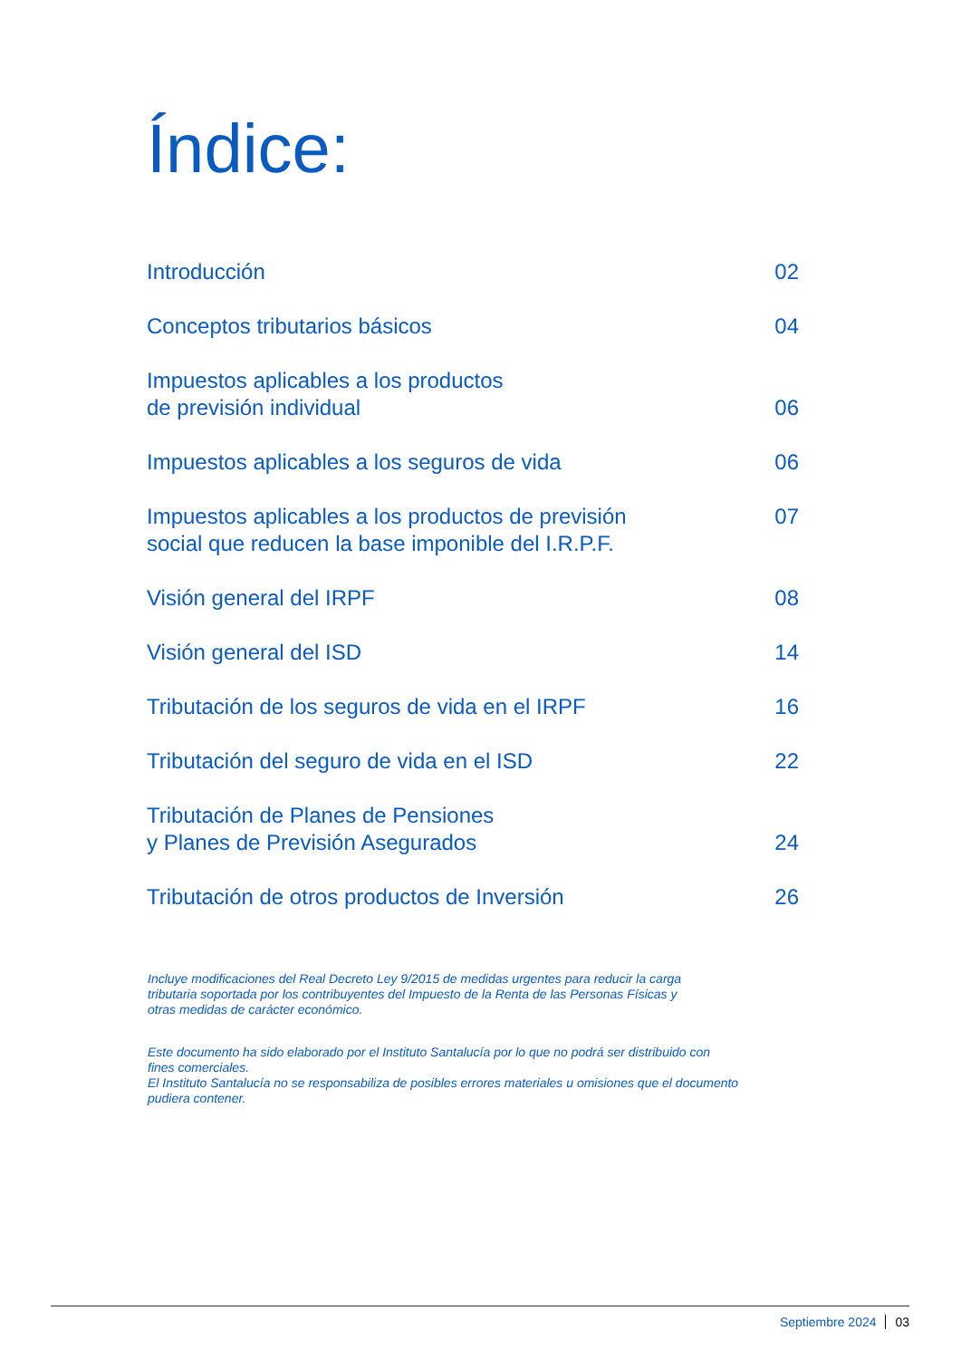Índice:
Introducción 02
Conceptos tributarios básicos 04
Impuestos aplicables a los productos
de previsión individual 06
Impuestos aplicables a los seguros de vida 06
Impuestos aplicables a los productos de previsión
social que reducen la base imponible del I.R.P.F. 07
Visión general del IRPF 08
Visión general del ISD 14
Tributación de los seguros de vida en el IRPF 16
Tributación del seguro de vida en el ISD 22
Tributación de Planes de Pensiones
y Planes de Previsión Asegurados 24
Tributación de otros productos de Inversión 26
Incluye modificaciones del Real Decreto Ley 9/2015 de medidas urgentes para reducir la carga
tributaria soportada por los contribuyentes del Impuesto de la Renta de las Personas Físicas y
otras medidas de carácter económico.
Este documento ha sido elaborado por el Instituto Santalucía por lo que no podrá ser distribuido con
fines comerciales.
El Instituto Santalucía no se responsabiliza de posibles errores materiales u omisiones que el documento
pudiera contener.
Septiembre 2024 03